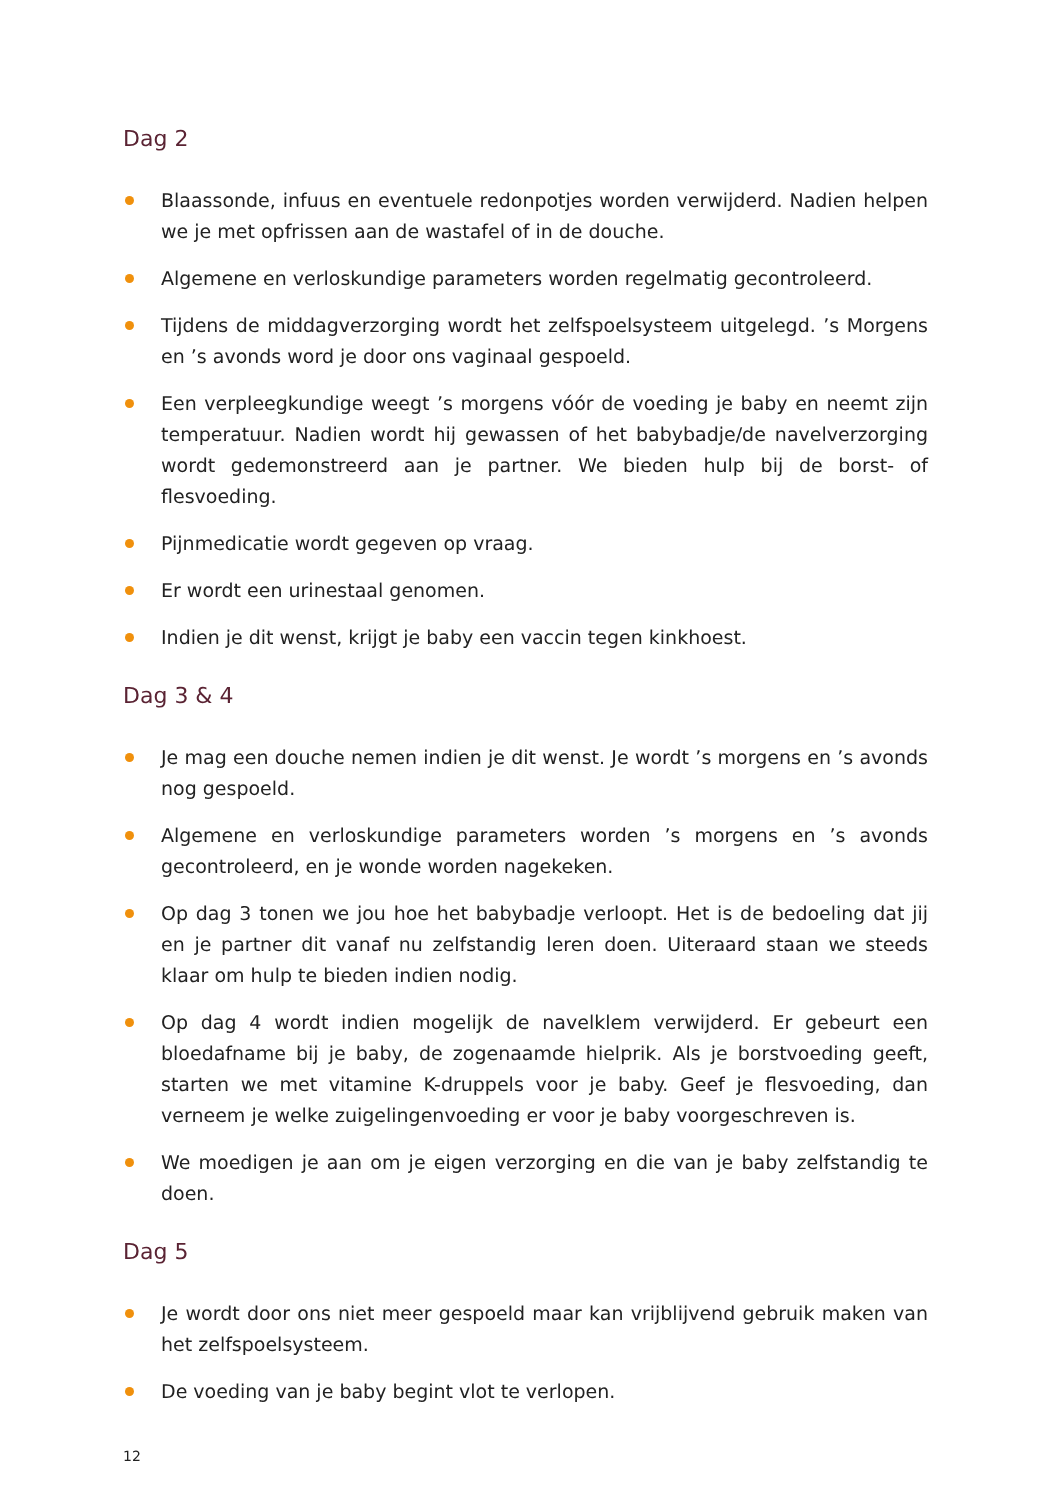Dag 2
Blaassonde, infuus en eventuele redonpotjes worden verwijderd. Nadien helpen we je met opfrissen aan de wastafel of in de douche.
Algemene en verloskundige parameters worden regelmatig gecontroleerd.
Tijdens de middagverzorging wordt het zelfspoelsysteem uitgelegd. ’s Morgens en ’s avonds word je door ons vaginaal gespoeld.
Een verpleegkundige weegt ’s morgens vóór de voeding je baby en neemt zijn temperatuur. Nadien wordt hij gewassen of het babybadje/de navelverzorging wordt gedemonstreerd aan je partner. We bieden hulp bij de borst- of flesvoeding.
Pijnmedicatie wordt gegeven op vraag.
Er wordt een urinestaal genomen.
Indien je dit wenst, krijgt je baby een vaccin tegen kinkhoest.
Dag 3 & 4
Je mag een douche nemen indien je dit wenst. Je wordt ’s morgens en ’s avonds nog gespoeld.
Algemene en verloskundige parameters worden ’s morgens en ’s avonds gecontroleerd, en je wonde worden nagekeken.
Op dag 3 tonen we jou hoe het babybadje verloopt. Het is de bedoeling dat jij en je partner dit vanaf nu zelfstandig leren doen. Uiteraard staan we steeds klaar om hulp te bieden indien nodig.
Op dag 4 wordt indien mogelijk de navelklem verwijderd. Er gebeurt een bloedafname bij je baby, de zogenaamde hielprik. Als je borstvoeding geeft, starten we met vitamine K-druppels voor je baby. Geef je flesvoeding, dan verneem je welke zuigelingenvoeding er voor je baby voorgeschreven is.
We moedigen je aan om je eigen verzorging en die van je baby zelfstandig te doen.
Dag 5
Je wordt door ons niet meer gespoeld maar kan vrijblijvend gebruik maken van het zelfspoelsysteem.
De voeding van je baby begint vlot te verlopen.
12